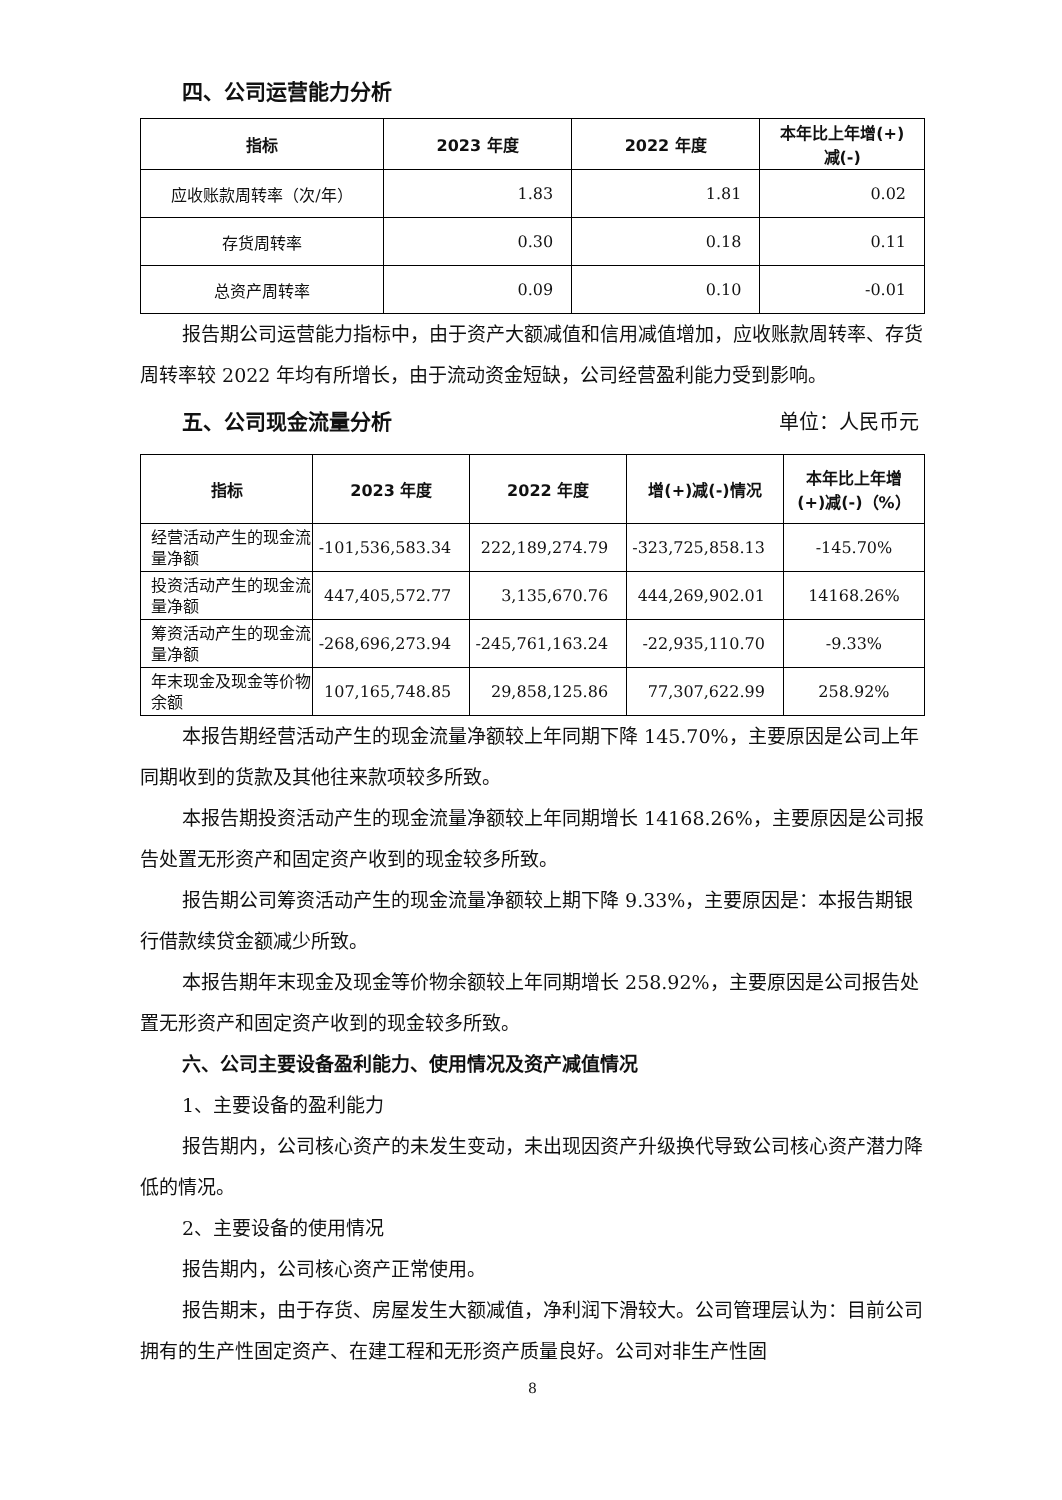四、公司运营能力分析
| 指标 | 2023 年度 | 2022 年度 | 本年比上年增(+) 减(-) |
| --- | --- | --- | --- |
| 应收账款周转率（次/年） | 1.83 | 1.81 | 0.02 |
| 存货周转率 | 0.30 | 0.18 | 0.11 |
| 总资产周转率 | 0.09 | 0.10 | -0.01 |
报告期公司运营能力指标中，由于资产大额减值和信用减值增加，应收账款周转率、存货周转率较 2022 年均有所增长，由于流动资金短缺，公司经营盈利能力受到影响。
五、公司现金流量分析
单位：人民币元
| 指标 | 2023 年度 | 2022 年度 | 增(+)减(-)情况 | 本年比上年增 (+)减(-)（%） |
| --- | --- | --- | --- | --- |
| 经营活动产生的现金流量净额 | -101,536,583.34 | 222,189,274.79 | -323,725,858.13 | -145.70% |
| 投资活动产生的现金流量净额 | 447,405,572.77 | 3,135,670.76 | 444,269,902.01 | 14168.26% |
| 筹资活动产生的现金流量净额 | -268,696,273.94 | -245,761,163.24 | -22,935,110.70 | -9.33% |
| 年末现金及现金等价物余额 | 107,165,748.85 | 29,858,125.86 | 77,307,622.99 | 258.92% |
本报告期经营活动产生的现金流量净额较上年同期下降 145.70%，主要原因是公司上年同期收到的货款及其他往来款项较多所致。
本报告期投资活动产生的现金流量净额较上年同期增长 14168.26%，主要原因是公司报告处置无形资产和固定资产收到的现金较多所致。
报告期公司筹资活动产生的现金流量净额较上期下降 9.33%，主要原因是：本报告期银行借款续贷金额减少所致。
本报告期年末现金及现金等价物余额较上年同期增长 258.92%，主要原因是公司报告处置无形资产和固定资产收到的现金较多所致。
六、公司主要设备盈利能力、使用情况及资产减值情况
1、主要设备的盈利能力
报告期内，公司核心资产的未发生变动，未出现因资产升级换代导致公司核心资产潜力降低的情况。
2、主要设备的使用情况
报告期内，公司核心资产正常使用。
报告期末，由于存货、房屋发生大额减值，净利润下滑较大。公司管理层认为：目前公司拥有的生产性固定资产、在建工程和无形资产质量良好。公司对非生产性固
8